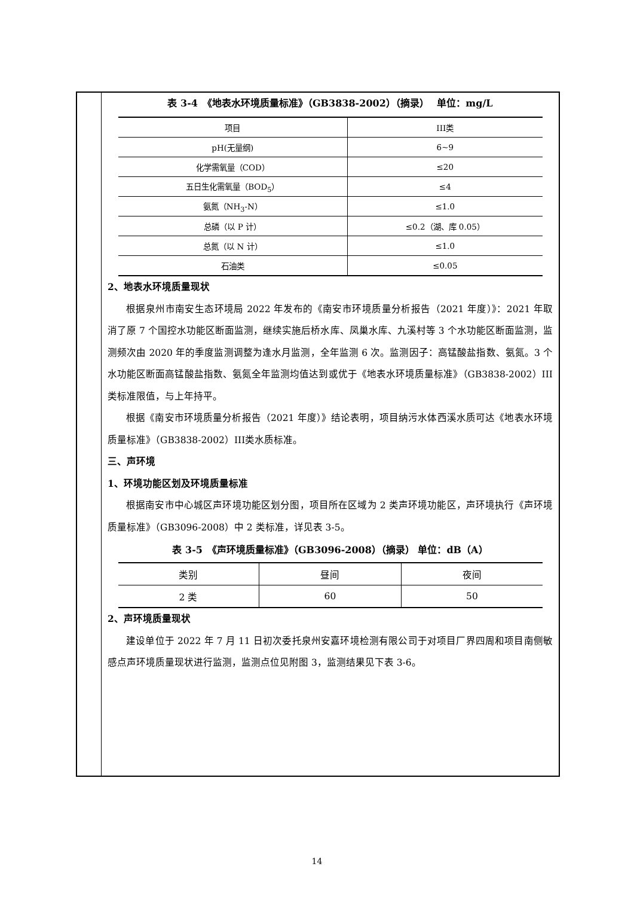表 3-4　《地表水环境质量标准》（GB3838-2002）（摘录）　 单位：mg/L
| 项目 | III类 |
| pH(无量纲) | 6~9 |
| 化学需氧量（COD） | ≤20 |
| 五日生化需氧量（BOD<sub>5</sub>） | ≤4 |
| 氨氮（NH<sub>3</sub>-N） | ≤1.0 |
| 总磷（以 P 计） | ≤0.2（湖、库 0.05） |
| 总氮（以 N 计） | ≤1.0 |
| 石油类 | ≤0.05 |
2、地表水环境质量现状
根据泉州市南安生态环境局 2022 年发布的《南安市环境质量分析报告（2021 年度）》：2021 年取消了原 7 个国控水功能区断面监测，继续实施后桥水库、凤巢水库、九溪村等 3 个水功能区断面监测，监测频次由 2020 年的季度监测调整为逢水月监测，全年监测 6 次。监测因子：高锰酸盐指数、氨氮。3 个水功能区断面高锰酸盐指数、氨氮全年监测均值达到或优于《地表水环境质量标准》（GB3838-2002）III类标准限值，与上年持平。
根据《南安市环境质量分析报告（2021 年度）》结论表明，项目纳污水体西溪水质可达《地表水环境质量标准》（GB3838-2002）III类水质标准。
三、声环境
1、环境功能区划及环境质量标准
根据南安市中心城区声环境功能区划分图，项目所在区域为 2 类声环境功能区，声环境执行《声环境质量标准》（GB3096-2008）中 2 类标准，详见表 3-5。
表 3-5　《声环境质量标准》（GB3096-2008）（摘录） 单位：dB（A）
| 类别 | 昼间 | 夜间 |
| 2 类 | 60 | 50 |
2、声环境质量现状
建设单位于 2022 年 7 月 11 日初次委托泉州安嘉环境检测有限公司于对项目厂界四周和项目南侧敏感点声环境质量现状进行监测，监测点位见附图 3，监测结果见下表 3-6。
14